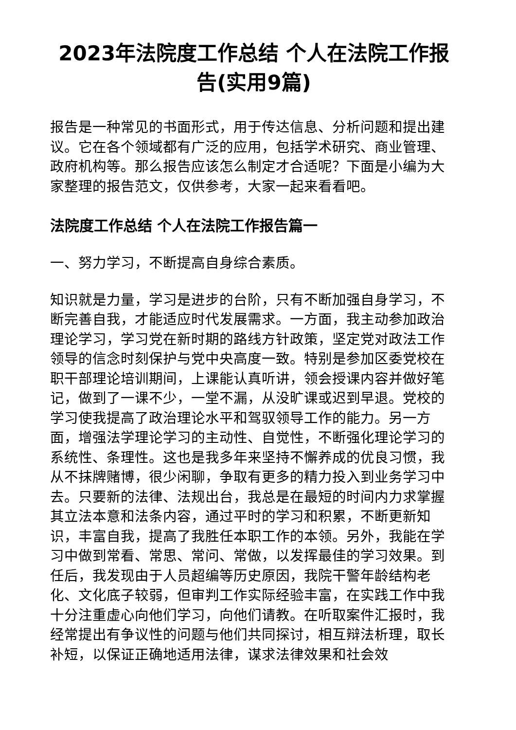2023年法院度工作总结 个人在法院工作报告(实用9篇)
报告是一种常见的书面形式，用于传达信息、分析问题和提出建议。它在各个领域都有广泛的应用，包括学术研究、商业管理、政府机构等。那么报告应该怎么制定才合适呢？下面是小编为大家整理的报告范文，仅供参考，大家一起来看看吧。
法院度工作总结 个人在法院工作报告篇一
一、努力学习，不断提高自身综合素质。
知识就是力量，学习是进步的台阶，只有不断加强自身学习，不断完善自我，才能适应时代发展需求。一方面，我主动参加政治理论学习，学习党在新时期的路线方针政策，坚定党对政法工作领导的信念时刻保护与党中央高度一致。特别是参加区委党校在职干部理论培训期间，上课能认真听讲，领会授课内容并做好笔记，做到了一课不少，一堂不漏，从没旷课或迟到早退。党校的学习使我提高了政治理论水平和驾驭领导工作的能力。另一方面，增强法学理论学习的主动性、自觉性，不断强化理论学习的系统性、条理性。这也是我多年来坚持不懈养成的优良习惯，我从不抹牌赌博，很少闲聊，争取有更多的精力投入到业务学习中去。只要新的法律、法规出台，我总是在最短的时间内力求掌握其立法本意和法条内容，通过平时的学习和积累，不断更新知识，丰富自我，提高了我胜任本职工作的本领。另外，我能在学习中做到常看、常思、常问、常做，以发挥最佳的学习效果。到任后，我发现由于人员超编等历史原因，我院干警年龄结构老化、文化底子较弱，但审判工作实际经验丰富，在实践工作中我十分注重虚心向他们学习，向他们请教。在听取案件汇报时，我经常提出有争议性的问题与他们共同探讨，相互辩法析理，取长补短，以保证正确地适用法律，谋求法律效果和社会效